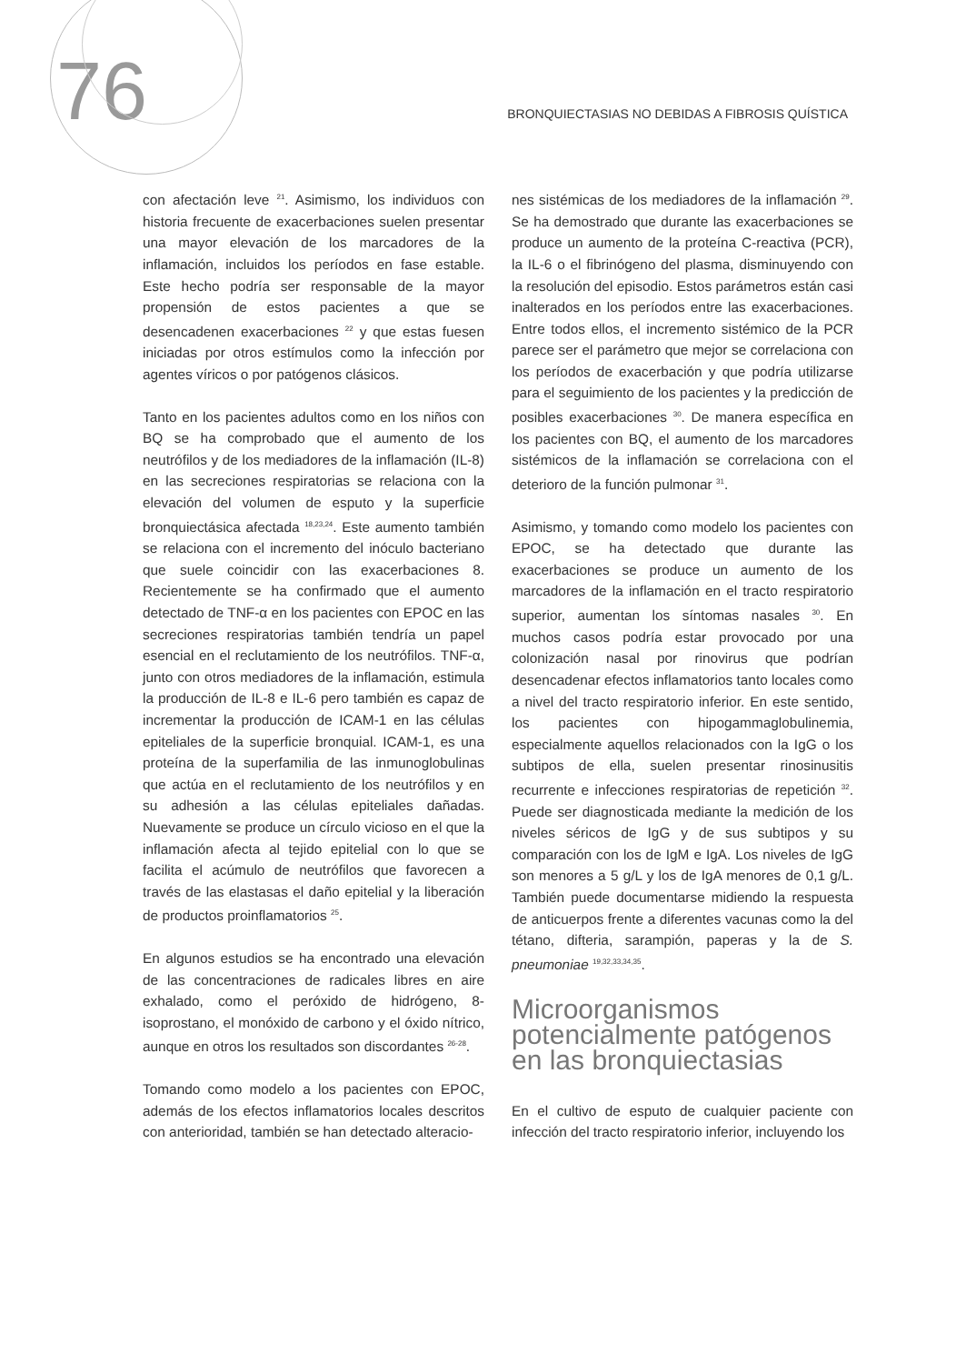76
BRONQUIECTASIAS NO DEBIDAS A FIBROSIS QUÍSTICA
con afectación leve <sup>21</sup>. Asimismo, los individuos con historia frecuente de exacerbaciones suelen presentar una mayor elevación de los marcadores de la inflamación, incluidos los períodos en fase estable. Este hecho podría ser responsable de la mayor propensión de estos pacientes a que se desencadenen exacerbaciones <sup>22</sup> y que estas fuesen iniciadas por otros estímulos como la infección por agentes víricos o por patógenos clásicos.
Tanto en los pacientes adultos como en los niños con BQ se ha comprobado que el aumento de los neutrófilos y de los mediadores de la inflamación (IL-8) en las secreciones respiratorias se relaciona con la elevación del volumen de esputo y la superficie bronquiectásica afectada <sup>18,23,24</sup>. Este aumento también se relaciona con el incremento del inóculo bacteriano que suele coincidir con las exacerbaciones 8. Recientemente se ha confirmado que el aumento detectado de TNF-α en los pacientes con EPOC en las secreciones respiratorias también tendría un papel esencial en el reclutamiento de los neutrófilos. TNF-α, junto con otros mediadores de la inflamación, estimula la producción de IL-8 e IL-6 pero también es capaz de incrementar la producción de ICAM-1 en las células epiteliales de la superficie bronquial. ICAM-1, es una proteína de la superfamilia de las inmunoglobulinas que actúa en el reclutamiento de los neutrófilos y en su adhesión a las células epiteliales dañadas. Nuevamente se produce un círculo vicioso en el que la inflamación afecta al tejido epitelial con lo que se facilita el acúmulo de neutrófilos que favorecen a través de las elastasas el daño epitelial y la liberación de productos proinflamatorios <sup>25</sup>.
En algunos estudios se ha encontrado una elevación de las concentraciones de radicales libres en aire exhalado, como el peróxido de hidrógeno, 8-isoprostano, el monóxido de carbono y el óxido nítrico, aunque en otros los resultados son discordantes <sup>26-28</sup>.
Tomando como modelo a los pacientes con EPOC, además de los efectos inflamatorios locales descritos con anterioridad, también se han detectado alteracio-
nes sistémicas de los mediadores de la inflamación <sup>29</sup>. Se ha demostrado que durante las exacerbaciones se produce un aumento de la proteína C-reactiva (PCR), la IL-6 o el fibrinógeno del plasma, disminuyendo con la resolución del episodio. Estos parámetros están casi inalterados en los períodos entre las exacerbaciones. Entre todos ellos, el incremento sistémico de la PCR parece ser el parámetro que mejor se correlaciona con los períodos de exacerbación y que podría utilizarse para el seguimiento de los pacientes y la predicción de posibles exacerbaciones <sup>30</sup>. De manera específica en los pacientes con BQ, el aumento de los marcadores sistémicos de la inflamación se correlaciona con el deterioro de la función pulmonar <sup>31</sup>.
Asimismo, y tomando como modelo los pacientes con EPOC, se ha detectado que durante las exacerbaciones se produce un aumento de los marcadores de la inflamación en el tracto respiratorio superior, aumentan los síntomas nasales <sup>30</sup>. En muchos casos podría estar provocado por una colonización nasal por rinovirus que podrían desencadenar efectos inflamatorios tanto locales como a nivel del tracto respiratorio inferior. En este sentido, los pacientes con hipogammaglobulinemia, especialmente aquellos relacionados con la IgG o los subtipos de ella, suelen presentar rinosinusitis recurrente e infecciones respiratorias de repetición <sup>32</sup>. Puede ser diagnosticada mediante la medición de los niveles séricos de IgG y de sus subtipos y su comparación con los de IgM e IgA. Los niveles de IgG son menores a 5 g/L y los de IgA menores de 0,1 g/L. También puede documentarse midiendo la respuesta de anticuerpos frente a diferentes vacunas como la del tétano, difteria, sarampión, paperas y la de S. pneumoniae <sup>19,32,33,34,35</sup>.
Microorganismos potencialmente patógenos en las bronquiectasias
En el cultivo de esputo de cualquier paciente con infección del tracto respiratorio inferior, incluyendo los